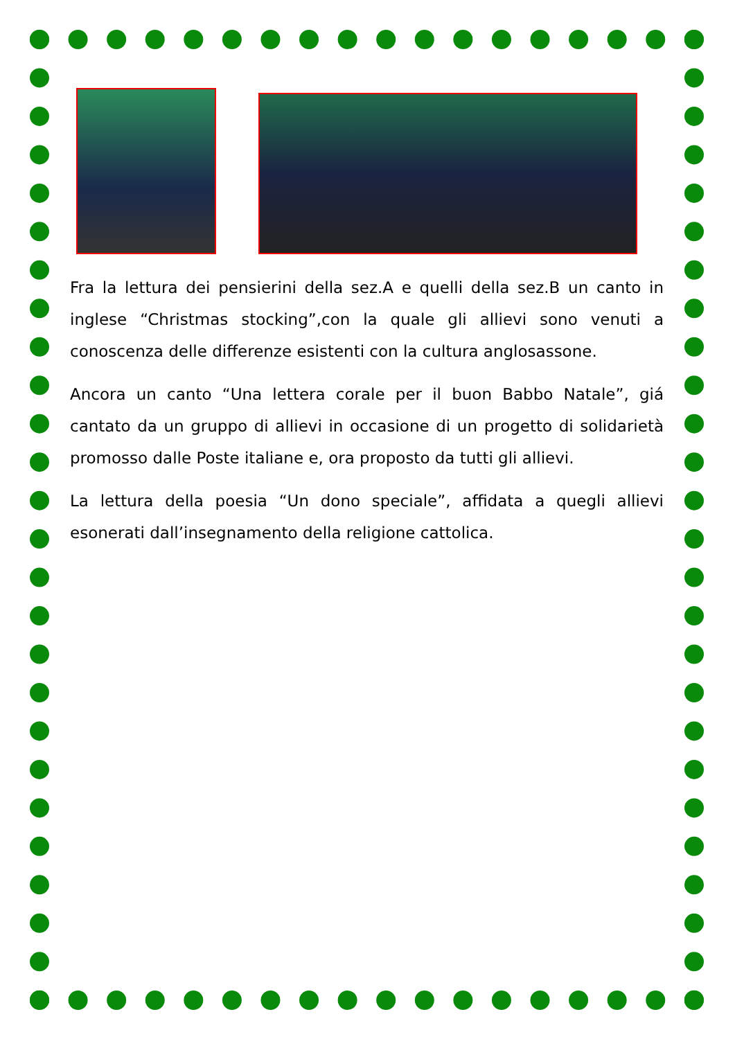Fra la lettura dei pensierini della sez.A e quelli della sez.B un canto in inglese “Christmas stocking”,con la quale gli allievi sono venuti a conoscenza delle differenze esistenti con la cultura anglosassone.
Ancora un canto “Una lettera corale per il buon Babbo Natale”, giá cantato da un gruppo di allievi in occasione di un progetto di solidarietà promosso dalle Poste italiane e, ora proposto da tutti gli allievi.
La lettura della poesia “Un dono speciale”, affidata a quegli allievi esonerati dall’insegnamento della religione cattolica.